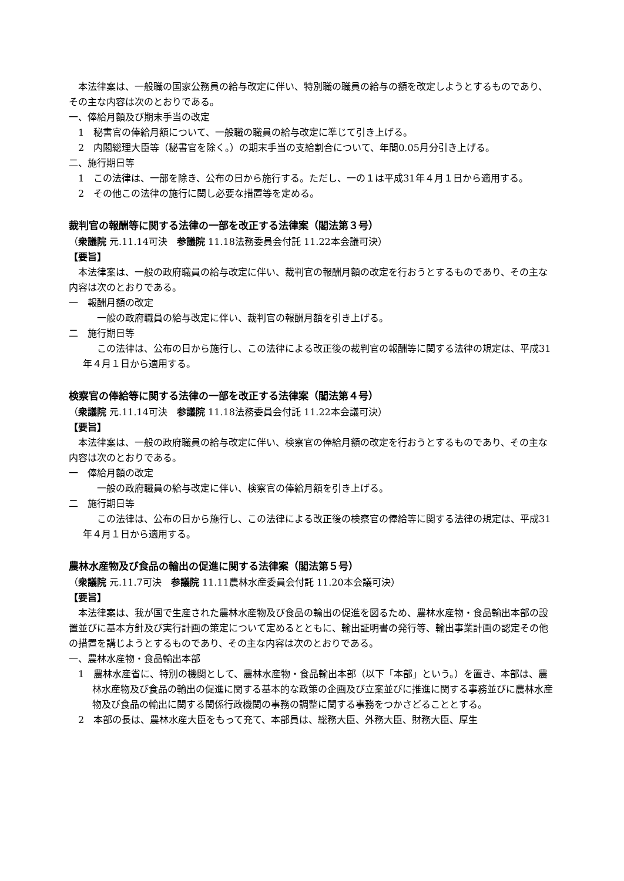本法律案は、一般職の国家公務員の給与改定に伴い、特別職の職員の給与の額を改定しようとするものであり、その主な内容は次のとおりである。
一、俸給月額及び期末手当の改定
1　秘書官の俸給月額について、一般職の職員の給与改定に準じて引き上げる。
2　内閣総理大臣等（秘書官を除く。）の期末手当の支給割合について、年間0.05月分引き上げる。
二、施行期日等
1　この法律は、一部を除き、公布の日から施行する。ただし、一の１は平成31年４月１日から適用する。
2　その他この法律の施行に関し必要な措置等を定める。
裁判官の報酬等に関する法律の一部を改正する法律案（閣法第３号）
（衆議院 元.11.14可決　参議院 11.18法務委員会付託 11.22本会議可決）
【要旨】
本法律案は、一般の政府職員の給与改定に伴い、裁判官の報酬月額の改定を行おうとするものであり、その主な内容は次のとおりである。
一　報酬月額の改定
一般の政府職員の給与改定に伴い、裁判官の報酬月額を引き上げる。
二　施行期日等
この法律は、公布の日から施行し、この法律による改正後の裁判官の報酬等に関する法律の規定は、平成31年４月１日から適用する。
検察官の俸給等に関する法律の一部を改正する法律案（閣法第４号）
（衆議院 元.11.14可決　参議院 11.18法務委員会付託 11.22本会議可決）
【要旨】
本法律案は、一般の政府職員の給与改定に伴い、検察官の俸給月額の改定を行おうとするものであり、その主な内容は次のとおりである。
一　俸給月額の改定
一般の政府職員の給与改定に伴い、検察官の俸給月額を引き上げる。
二　施行期日等
この法律は、公布の日から施行し、この法律による改正後の検察官の俸給等に関する法律の規定は、平成31年４月１日から適用する。
農林水産物及び食品の輸出の促進に関する法律案（閣法第５号）
（衆議院 元.11.7可決　参議院 11.11農林水産委員会付託 11.20本会議可決）
【要旨】
本法律案は、我が国で生産された農林水産物及び食品の輸出の促進を図るため、農林水産物・食品輸出本部の設置並びに基本方針及び実行計画の策定について定めるとともに、輸出証明書の発行等、輸出事業計画の認定その他の措置を講じようとするものであり、その主な内容は次のとおりである。
一、農林水産物・食品輸出本部
1　農林水産省に、特別の機関として、農林水産物・食品輸出本部（以下「本部」という。）を置き、本部は、農林水産物及び食品の輸出の促進に関する基本的な政策の企画及び立案並びに推進に関する事務並びに農林水産物及び食品の輸出に関する関係行政機関の事務の調整に関する事務をつかさどることとする。
2　本部の長は、農林水産大臣をもって充て、本部員は、総務大臣、外務大臣、財務大臣、厚生